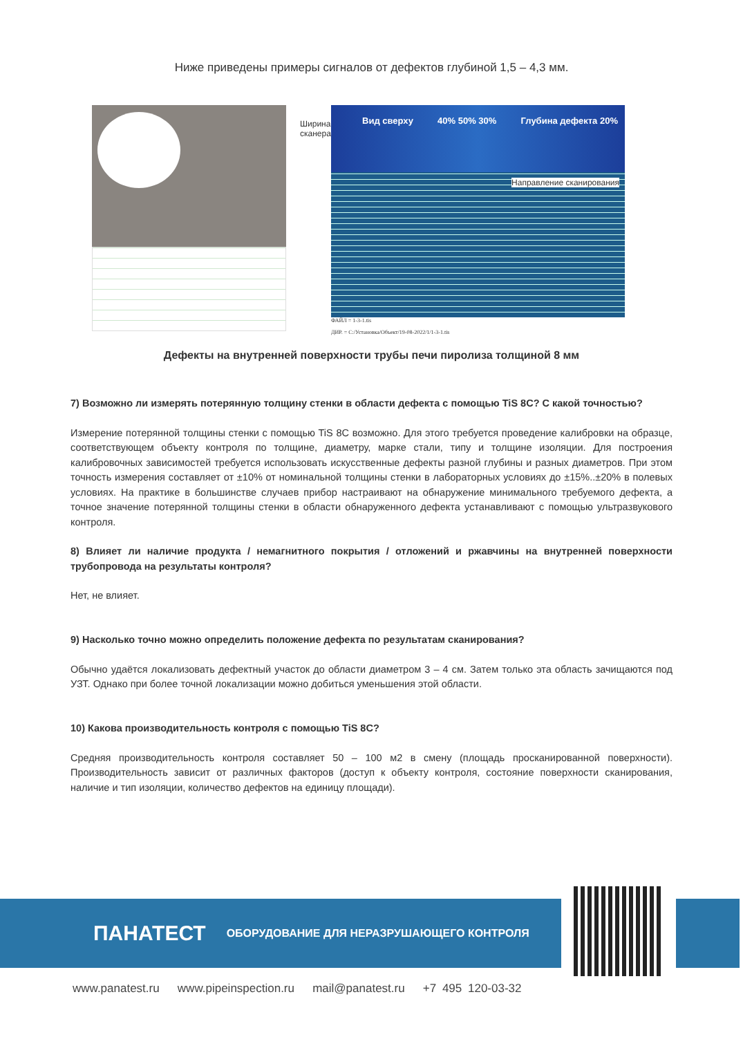Ниже приведены примеры сигналов от дефектов глубиной 1,5 – 4,3 мм.
Ширина сканера
Вид сверху 40% 50% 30% Глубина дефекта 20%
Направление сканирования
ФАЙЛ = 1-3-1.tis
ДИР. = C:/Установка/Объект/19-08-2022/1/1-3-1.tis
Дефекты на внутренней поверхности трубы печи пиролиза толщиной 8 мм
7) Возможно ли измерять потерянную толщину стенки в области дефекта с помощью TiS 8C? С какой точностью?
Измерение потерянной толщины стенки с помощью TiS 8C возможно. Для этого требуется проведение калибровки на образце, соответствующем объекту контроля по толщине, диаметру, марке стали, типу и толщине изоляции. Для построения калибровочных зависимостей требуется использовать искусственные дефекты разной глубины и разных диаметров. При этом точность измерения составляет от ±10% от номинальной толщины стенки в лабораторных условиях до ±15%..±20% в полевых условиях. На практике в большинстве случаев прибор настраивают на обнаружение минимального требуемого дефекта, а точное значение потерянной толщины стенки в области обнаруженного дефекта устанавливают с помощью ультразвукового контроля.
8) Влияет ли наличие продукта / немагнитного покрытия / отложений и ржавчины на внутренней поверхности трубопровода на результаты контроля?
Нет, не влияет.
9) Насколько точно можно определить положение дефекта по результатам сканирования?
Обычно удаётся локализовать дефектный участок до области диаметром 3 – 4 см. Затем только эта область зачищаются под УЗТ. Однако при более точной локализации можно добиться уменьшения этой области.
10) Какова производительность контроля с помощью TiS 8C?
Средняя производительность контроля составляет 50 – 100 м2 в смену (площадь просканированной поверхности). Производительность зависит от различных факторов (доступ к объекту контроля, состояние поверхности сканирования, наличие и тип изоляции, количество дефектов на единицу площади).
ПАНАТЕСТ ОБОРУДОВАНИЕ ДЛЯ НЕРАЗРУШАЮЩЕГО КОНТРОЛЯ
www.panatest.ru www.pipeinspection.ru mail@panatest.ru +7 495 120-03-32